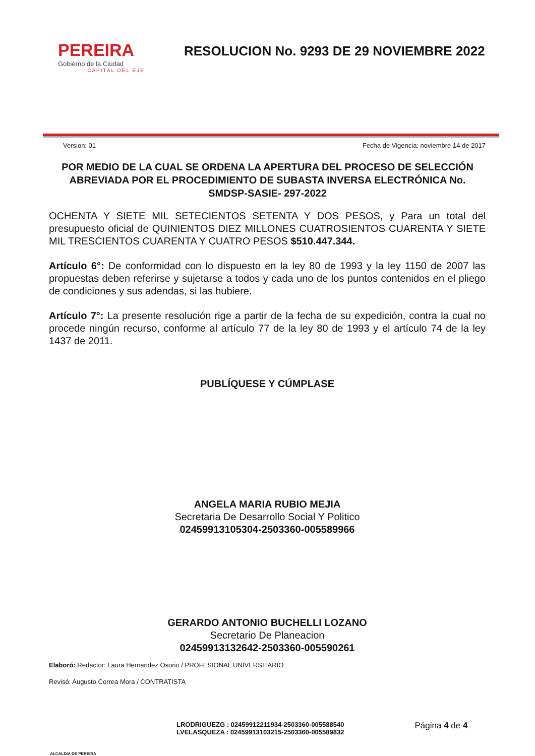PEREIRA
Gobierno de la Ciudad
CAPITAL DEL EJE
RESOLUCION No. 9293 DE 29 NOVIEMBRE 2022
Version: 01 Fecha de Vigencia: noviembre 14 de 2017
POR MEDIO DE LA CUAL SE ORDENA LA APERTURA DEL PROCESO DE SELECCIÓN ABREVIADA POR EL PROCEDIMIENTO DE SUBASTA INVERSA ELECTRÓNICA No. SMDSP-SASIE- 297-2022
OCHENTA Y SIETE MIL SETECIENTOS SETENTA Y DOS PESOS, y Para un total del presupuesto oficial de QUINIENTOS DIEZ MILLONES CUATROSIENTOS CUARENTA Y SIETE MIL TRESCIENTOS CUARENTA Y CUATRO PESOS $510.447.344.
Artículo 6°: De conformidad con lo dispuesto en la ley 80 de 1993 y la ley 1150 de 2007 las propuestas deben referirse y sujetarse a todos y cada uno de los puntos contenidos en el pliego de condiciones y sus adendas, si las hubiere.
Artículo 7°: La presente resolución rige a partir de la fecha de su expedición, contra la cual no procede ningún recurso, conforme al artículo 77 de la ley 80 de 1993 y el artículo 74 de la ley 1437 de 2011.
PUBLÍQUESE Y CÚMPLASE
ANGELA MARIA RUBIO MEJIA
Secretaria De Desarrollo Social Y Politico
02459913105304-2503360-005589966
GERARDO ANTONIO BUCHELLI LOZANO
Secretario De Planeacion
02459913132642-2503360-005590261
Elaboró: Redactor: Laura Hernandez Osorio / PROFESIONAL UNIVERSITARIO
Revisó: Augusto Correa Mora / CONTRATISTA
ALCALDIA DE PEREIRA
LRODRIGUEZG : 02459912211934-2503360-005588540
LVELASQUEZA : 02459913103215-2503360-005589832
Página 4 de 4